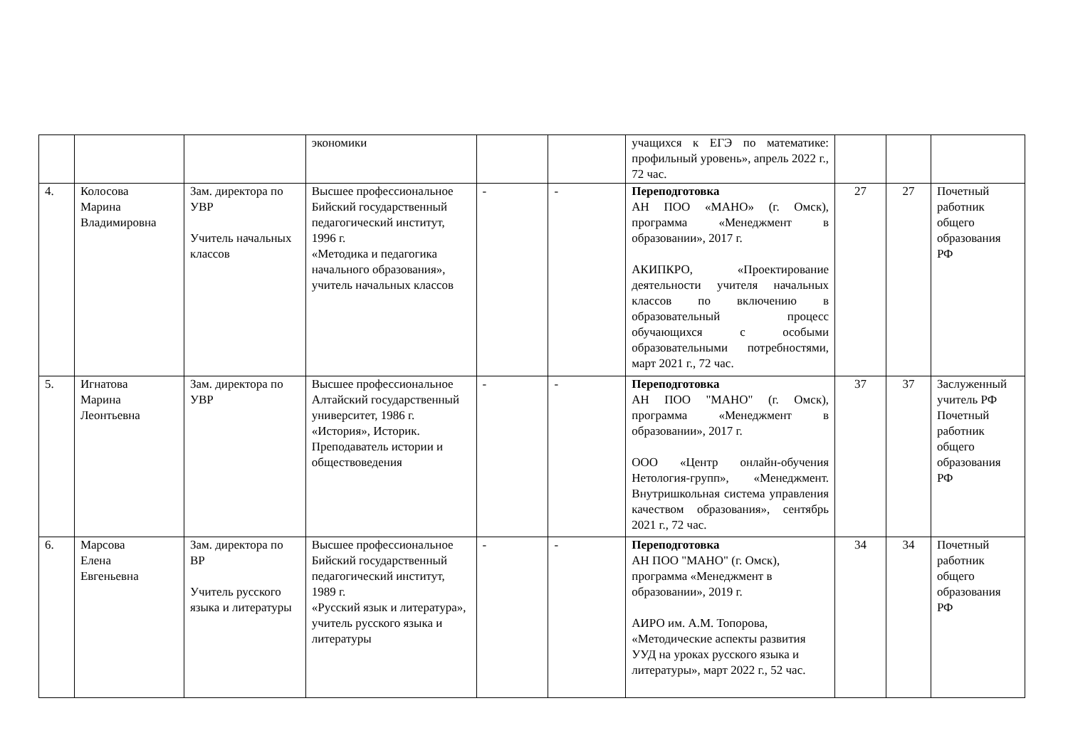| | | | экономики | | | учащихся к ЕГЭ по математике: профильный уровень», апрель 2022 г., 72 час. | | | |
| 4. | Колосова Марина Владимировна | Зам. директора по УВР Учитель начальных классов | Высшее профессиональное Бийский государственный педагогический институт, 1996 г. «Методика и педагогика начального образования», учитель начальных классов | - | - | Переподготовка АН ПОО «МАНО» (г. Омск), программа «Менеджмент в образовании», 2017 г. АКИПКРО, «Проектирование деятельности учителя начальных классов по включению в образовательный процесс обучающихся с особыми образовательными потребностями, март 2021 г., 72 час. | 27 | 27 | Почетный работник общего образования РФ |
| 5. | Игнатова Марина Леонтьевна | Зам. директора по УВР | Высшее профессиональное Алтайский государственный университет, 1986 г. «История», Историк. Преподаватель истории и обществоведения | - | - | Переподготовка АН ПОО "МАНО" (г. Омск), программа «Менеджмент в образовании», 2017 г. ООО «Центр онлайн-обучения Нетология-групп», «Менеджмент. Внутришкольная система управления качеством образования», сентябрь 2021 г., 72 час. | 37 | 37 | Заслуженный учитель РФ Почетный работник общего образования РФ |
| 6. | Марсова Елена Евгеньевна | Зам. директора по ВР Учитель русского языка и литературы | Высшее профессиональное Бийский государственный педагогический институт, 1989 г. «Русский язык и литература», учитель русского языка и литературы | - | - | Переподготовка АН ПОО "МАНО" (г. Омск), программа «Менеджмент в образовании», 2019 г. АИРО им. А.М. Топорова, «Методические аспекты развития УУД на уроках русского языка и литературы», март 2022 г., 52 час. | 34 | 34 | Почетный работник общего образования РФ |